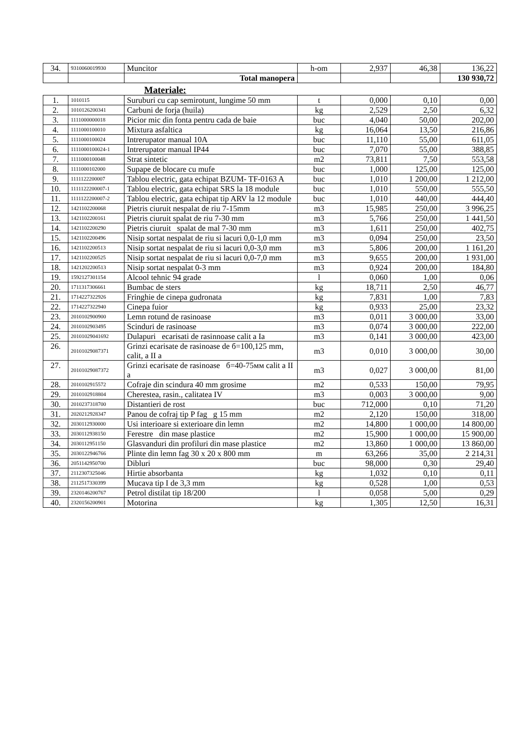| 34. | 9310060019930 | Muncitor | h-om | 2,937 | 46,38 | 136,22 |
| | | Total manopera | | | | 130 930,72 |
Materiale:
| 1. | 1010115 | Suruburi cu cap semirotunt, lungime 50 mm | t | 0,000 | 0,10 | 0,00 |
| 2. | 1010126200341 | Carbuni de forja (huila) | kg | 2,529 | 2,50 | 6,32 |
| 3. | 1111000000018 | Picior mic din fonta pentru cada de baie | buc | 4,040 | 50,00 | 202,00 |
| 4. | 1111000100010 | Mixtura asfaltica | kg | 16,064 | 13,50 | 216,86 |
| 5. | 1111000100024 | Intrerupator manual 10A | buc | 11,110 | 55,00 | 611,05 |
| 6. | 1111000100024-1 | Intrerupator manual IP44 | buc | 7,070 | 55,00 | 388,85 |
| 7. | 1111000100048 | Strat sintetic | m2 | 73,811 | 7,50 | 553,58 |
| 8. | 1111000102000 | Supape de blocare cu mufe | buc | 1,000 | 125,00 | 125,00 |
| 9. | 1111122200007 | Tablou electric, gata echipat BZUM- TF-0163 A | buc | 1,010 | 1 200,00 | 1 212,00 |
| 10. | 1111122200007-1 | Tablou electric, gata echipat SRS la 18 module | buc | 1,010 | 550,00 | 555,50 |
| 11. | 1111122200007-2 | Tablou electric, gata echipat tip ARV la 12 module | buc | 1,010 | 440,00 | 444,40 |
| 12. | 1421102200068 | Pietris ciuruit nespalat de riu 7-15mm | m3 | 15,985 | 250,00 | 3 996,25 |
| 13. | 1421102200161 | Pietris ciuruit spalat de riu 7-30 mm | m3 | 5,766 | 250,00 | 1 441,50 |
| 14. | 1421102200290 | Pietris ciuruit spalat de mal 7-30 mm | m3 | 1,611 | 250,00 | 402,75 |
| 15. | 1421102200496 | Nisip sortat nespalat de riu si lacuri 0,0-1,0 mm | m3 | 0,094 | 250,00 | 23,50 |
| 16. | 1421102200513 | Nisip sortat nespalat de riu si lacuri 0,0-3,0 mm | m3 | 5,806 | 200,00 | 1 161,20 |
| 17. | 1421102200525 | Nisip sortat nespalat de riu si lacuri 0,0-7,0 mm | m3 | 9,655 | 200,00 | 1 931,00 |
| 18. | 1421202200513 | Nisip sortat nespalat 0-3 mm | m3 | 0,924 | 200,00 | 184,80 |
| 19. | 1592127301154 | Alcool tehnic 94 grade | l | 0,060 | 1,00 | 0,06 |
| 20. | 1711317306661 | Bumbac de sters | kg | 18,711 | 2,50 | 46,77 |
| 21. | 1714227322926 | Fringhie de cinepa gudronata | kg | 7,831 | 1,00 | 7,83 |
| 22. | 1714227322940 | Cinepa fuior | kg | 0,933 | 25,00 | 23,32 |
| 23. | 2010102900900 | Lemn rotund de rasinoase | m3 | 0,011 | 3 000,00 | 33,00 |
| 24. | 2010102903495 | Scinduri de rasinoase | m3 | 0,074 | 3 000,00 | 222,00 |
| 25. | 20101029041692 | Dulapuri ecarisati de rasinnoase calit a Ia | m3 | 0,141 | 3 000,00 | 423,00 |
| 26. | 20101029087371 | Grinzi ecarisate de rasinoase de б=100,125 mm, calit, a II a | m3 | 0,010 | 3 000,00 | 30,00 |
| 27. | 20101029087372 | Grinzi ecarisate de rasinoase б=40-75мм calit a II a | m3 | 0,027 | 3 000,00 | 81,00 |
| 28. | 2010102915572 | Cofraje din scindura 40 mm grosime | m2 | 0,533 | 150,00 | 79,95 |
| 29. | 2010102918804 | Cherestea, rasin., calitatea IV | m3 | 0,003 | 3 000,00 | 9,00 |
| 30. | 2010237318700 | Distantieri de rost | buc | 712,000 | 0,10 | 71,20 |
| 31. | 2020212928347 | Panou de cofraj tip P fag g 15 mm | m2 | 2,120 | 150,00 | 318,00 |
| 32. | 2030112930000 | Usi interioare si exterioare din lemn | m2 | 14,800 | 1 000,00 | 14 800,00 |
| 33. | 2030112938150 | Ferestre din mase plastice | m2 | 15,900 | 1 000,00 | 15 900,00 |
| 34. | 2030112951150 | Glasvanduri din profiluri din mase plastice | m2 | 13,860 | 1 000,00 | 13 860,00 |
| 35. | 2030122946766 | Plinte din lemn fag 30 x 20 x 800 mm | m | 63,266 | 35,00 | 2 214,31 |
| 36. | 2051142950700 | Dibluri | buc | 98,000 | 0,30 | 29,40 |
| 37. | 2112307325046 | Hirtie absorbanta | kg | 1,032 | 0,10 | 0,11 |
| 38. | 2112517330399 | Mucava tip I de 3,3 mm | kg | 0,528 | 1,00 | 0,53 |
| 39. | 2320146200767 | Petrol distilat tip 18/200 | l | 0,058 | 5,00 | 0,29 |
| 40. | 2320156200901 | Motorina | kg | 1,305 | 12,50 | 16,31 |